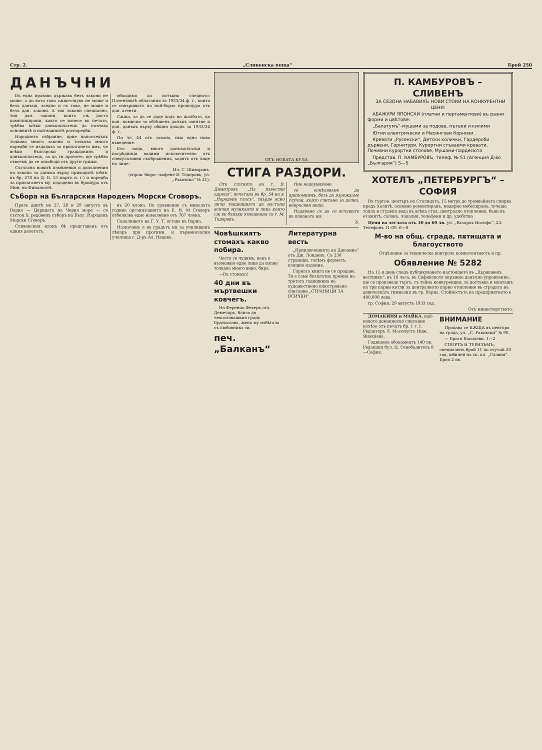Стр. 2. „Сливенска поща“Брой 250
ДАНЪЧНИ
Въ една правова държава безъ закони не може, а до като това сѫществува не може и безъ данъци, заедно и съ това, не може и безъ дан. закони. А тия закони специално, тия дан. закони, които сѫ доста комплицирани, както се изнесе въ печата, трѣбва всѣки данъкоплатецъ да познава основнитѣ и най-важнитѣ распоредби.
Народното събрание, прие напоследъкъ толкова много закони и толкова много наредби се издадоха за прилагането имъ, че всѣки български гражданинъ и данъкоплатецъ, за да ги прочете, ще трѣбва съвсемъ да се освободи отъ други грижи.
Съгласно новитѣ измѣнения и допълнения на закона за данъка върху приходитѣ (обяв. въ бр. 278 на Д. В. 13 мартъ н. г.) и наредба за прилагането му, издадени въ брошура отъ Мин. на Финанситѣ.
обходимо да истъкна следното: Патентнитѣ облагания за 1933/34 ф. г., които се извършватъ по най-бързa процедура отъ дан. агенти.
Сѫщо, за да се даде ходъ на жалбата, до кон. комисия за обтѣженъ данъкъ занятие и доп. данъкъ върху общия доходъ за 1933/34 ф. г.
По чл. 44 отъ закона, има едно ново въведение.
Ето защо, много данъкоплатци и посрѣдници водими исключително отъ спекулативни съображения, ходятъ отъ лице на лице.
Ил. С. Шиваровъ.
(справ. бюро—кафене В. Тодоровъ, ул. „Раковска“ № 21).
Събора на Българския Народенъ Морски Сговоръ.
Презъ днитѣ на 27, 28 и 29 августъ въ Варна — Царицата на Черно море — се състоя X. редовенъ съборъ на Бълг. Народенъ Морски Сговоръ.
Сливенския клонъ бѣ представенъ отъ единъ делегатъ.
въ 20 клона. Въ сравнение съ миналата година организацията на Б. Н. М Сговоръ отбелязва едно намаление отъ 767 члена.
Седалището на Г. У. Т. остава въ Варна.
Назначенъ е въ градътъ ни за училищенъ лѣкаръ при прогимн. и първоначални училища г. Д-ръ Ал. Недевъ.
ОТЪ НОВАТА КУЛА
СТИГА РАЗДОРИ.
Отъ статията на г. В. Димитровъ „На известни адреси“, печатана въ бр. 54 на в. „Народенъ гласъ“, твърде ясно личи тенденцията да настъпи всички музиканти и лица които сѫ въ близки отношения съ г. М. Тодоровъ.
Ние недоумяваме.
се осмѣляваме да припомнимъ, безъ да изреждаме случаи, които считаме за долно, некрасиви неща.
Надяваме се да се вслушате въ поканата ни.
Ъ.
Човѣшкиятъ стомахъ какво побира.
Често се чудимъ, какъ е възможно едно лице да изпие толкова много вино, бира.
—Въ стомаха!
40 дни въ мъртвешки ковчегъ.
На Ференцо Фехеръ отъ Демечаръ, близо до чехословашкия градъ Братислава, жена му избѣгала съ любовника си.
печ. „Балканъ“
Литературна весть
„Приключенията на Джоанна“ отъ Дж. Лондонъ. Съ 230 страници, голѣмъ форматъ, изящно издание.
Горната книга не се продава. Тя е само безплатна премия на третата годишнина на художествено илюстровано списание „СТРАНИЦИ ЗА ВСИЧКИ“.
П. КАМБУРОВЪ – СЛИВЕНЪ
ЗА СЕЗОНА НАБАВИХЪ НОВИ СТОКИ НА КОНКУРЕНТНИ ЦЕНИ:
АБАЖУРИ ЯПОНСКИ (платни и пергаментови) въ разни форми и цвѣтове:
„Балатумъ“-мушами за подове, пътеки и килими
Ютии електрически и Месингови Корнизи.
Кревати „Русенски“, Детски колички, Гардероби дървени, Гарнитури, Курортни сгъваеми кревати, Почивни курортни столове, Мушами-пардесюта
Представ. П. КАМБУРОВЪ, телеф. № 51 (Агенция Д-во „България“) 5—5
ХОТЕЛЪ „ПЕТЕРБУРГЪ“ – СОФИЯ
Въ търгов. центъръ на Столицата, 15 метра до трамвайната спирка предъ Халитѣ, основно ремонтиранъ, модерно мобелиранъ, течаща топла и студена вода въ всѣка стая, централно отопление, бани въ етажитѣ, салонъ, чакалня, телефони и др. удобства
Цени на леглата отъ 30 до 60 лв. ул. „Екзархъ Иосифъ“, 23. Телефонъ 11-00. 6—8
М-во на общ. сграда, пѫтищата и благоуството
Отдѣление за техническа контрола компетентность и пр.
Обявление № 5282
На 11-я день следъ публикуването настоящето въ „Държавенъ вестникъ“, въ 16 часа, въ Софийското окръжно данъчно управление, ще се произведе търгъ, съ тайна конкуренция, за доставка и монтажъ на три парни котли за централното парно отопление въ сградата на девическата гимназия въ гр. Варна. Стойностьта на предприятието е 480,000 лева.
гр. София, 29 августъ 1933 год.
Отъ министерството.
ДОМАКИНЯ и МАЙКА, най-новото домакинско списание излѣзе отъ печатъ бр. 1 г. I. Редакторъ Л. Масопустъ Инж. Янакиева.
Годишенъ абонаментъ 140 лв. Редакция бул. Ц. Освободитель 8—София.
ВНИМАНИЕ
Продава се КѪЩА въ центъра на града, ул. „С. Раковски“ № 90.
— Братя Василеви. 1—2
СПОРТЪ И ТУРИЗЪМЪ, специаленъ брой 11 по случай 20 год. юбилей на сп. кл. „Славия“. Броя 2 лв.